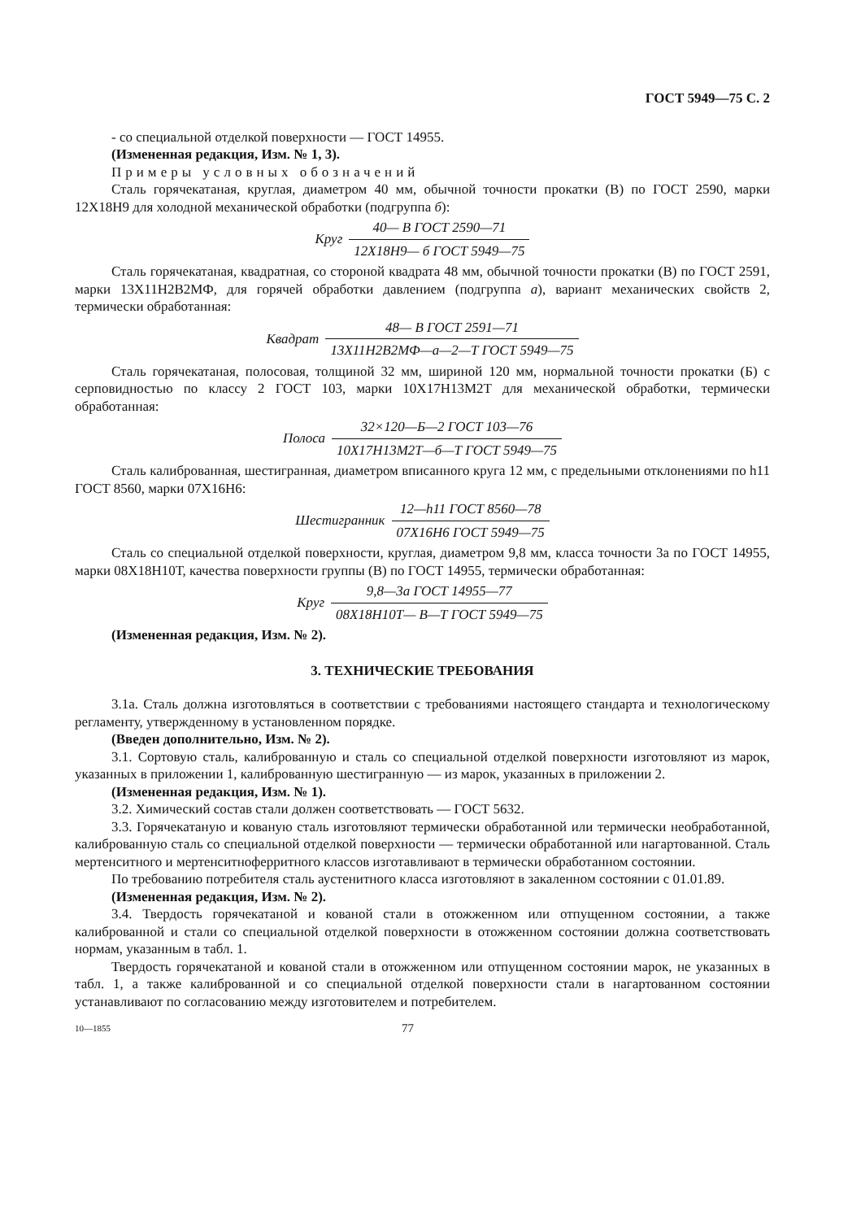ГОСТ 5949—75 С. 2
- со специальной отделкой поверхности — ГОСТ 14955.
(Измененная редакция, Изм. № 1, 3).
Примеры условных обозначений
Сталь горячекатаная, круглая, диаметром 40 мм, обычной точности прокатки (В) по ГОСТ 2590, марки 12Х18Н9 для холодной механической обработки (подгруппа б):
Круг
40— В ГОСТ 2590—71
12Х18Н9— б ГОСТ 5949—75
Сталь горячекатаная, квадратная, со стороной квадрата 48 мм, обычной точности прокатки (В) по ГОСТ 2591, марки 13Х11Н2В2МФ, для горячей обработки давлением (подгруппа а), вариант механических свойств 2, термически обработанная:
Квадрат
48— В ГОСТ 2591—71
13Х11Н2В2МФ—а—2—Т ГОСТ 5949—75
Сталь горячекатаная, полосовая, толщиной 32 мм, шириной 120 мм, нормальной точности прокатки (Б) с серповидностью по классу 2 ГОСТ 103, марки 10Х17Н13М2Т для механической обработки, термически обработанная:
Полоса
32×120—Б—2 ГОСТ 103—76
10Х17Н13М2Т—б—Т ГОСТ 5949—75
Сталь калиброванная, шестигранная, диаметром вписанного круга 12 мм, с предельными отклонениями по h11 ГОСТ 8560, марки 07Х16Н6:
Шестигранник
12—h11 ГОСТ 8560—78
07Х16Н6 ГОСТ 5949—75
Сталь со специальной отделкой поверхности, круглая, диаметром 9,8 мм, класса точности 3а по ГОСТ 14955, марки 08Х18Н10Т, качества поверхности группы (В) по ГОСТ 14955, термически обработанная:
Круг
9,8—3а ГОСТ 14955—77
08Х18Н10Т— В—Т ГОСТ 5949—75
(Измененная редакция, Изм. № 2).
3. ТЕХНИЧЕСКИЕ ТРЕБОВАНИЯ
3.1а. Сталь должна изготовляться в соответствии с требованиями настоящего стандарта и технологическому регламенту, утвержденному в установленном порядке.
(Введен дополнительно, Изм. № 2).
3.1. Сортовую сталь, калиброванную и сталь со специальной отделкой поверхности изготовляют из марок, указанных в приложении 1, калиброванную шестигранную — из марок, указанных в приложении 2.
(Измененная редакция, Изм. № 1).
3.2. Химический состав стали должен соответствовать — ГОСТ 5632.
3.3. Горячекатаную и кованую сталь изготовляют термически обработанной или термически необработанной, калиброванную сталь со специальной отделкой поверхности — термически обработанной или нагартованной. Сталь мертенситного и мертенситноферритного классов изготавливают в термически обработанном состоянии.
По требованию потребителя сталь аустенитного класса изготовляют в закаленном состоянии с 01.01.89.
(Измененная редакция, Изм. № 2).
3.4. Твердость горячекатаной и кованой стали в отожженном или отпущенном состоянии, а также калиброванной и стали со специальной отделкой поверхности в отожженном состоянии должна соответствовать нормам, указанным в табл. 1.
Твердость горячекатаной и кованой стали в отожженном или отпущенном состоянии марок, не указанных в табл. 1, а также калиброванной и со специальной отделкой поверхности стали в нагартованном состоянии устанавливают по согласованию между изготовителем и потребителем.
10—1855 77